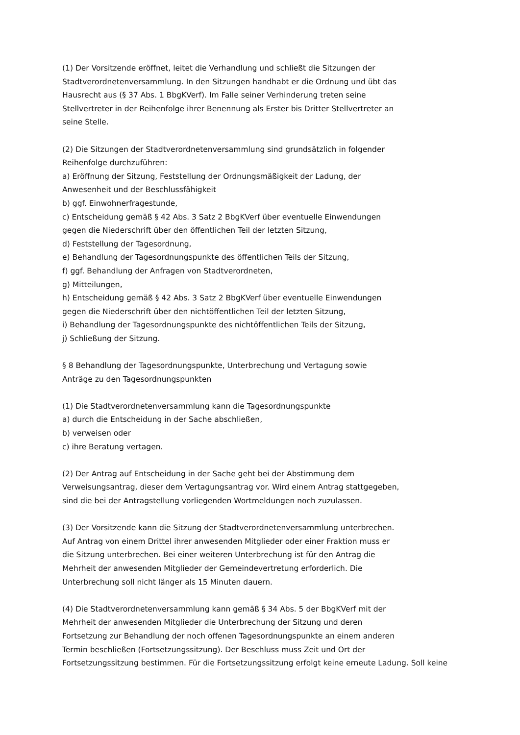(1) Der Vorsitzende eröffnet, leitet die Verhandlung und schließt die Sitzungen der
Stadtverordnetenversammlung. In den Sitzungen handhabt er die Ordnung und übt das
Hausrecht aus (§ 37 Abs. 1 BbgKVerf). Im Falle seiner Verhinderung treten seine
Stellvertreter in der Reihenfolge ihrer Benennung als Erster bis Dritter Stellvertreter an
seine Stelle.
(2) Die Sitzungen der Stadtverordnetenversammlung sind grundsätzlich in folgender
Reihenfolge durchzuführen:
a) Eröffnung der Sitzung, Feststellung der Ordnungsmäßigkeit der Ladung, der
Anwesenheit und der Beschlussfähigkeit
b) ggf. Einwohnerfragestunde,
c) Entscheidung gemäß § 42 Abs. 3 Satz 2 BbgKVerf über eventuelle Einwendungen
gegen die Niederschrift über den öffentlichen Teil der letzten Sitzung,
d) Feststellung der Tagesordnung,
e) Behandlung der Tagesordnungspunkte des öffentlichen Teils der Sitzung,
f) ggf. Behandlung der Anfragen von Stadtverordneten,
g) Mitteilungen,
h) Entscheidung gemäß § 42 Abs. 3 Satz 2 BbgKVerf über eventuelle Einwendungen
gegen die Niederschrift über den nichtöffentlichen Teil der letzten Sitzung,
i) Behandlung der Tagesordnungspunkte des nichtöffentlichen Teils der Sitzung,
j) Schließung der Sitzung.
§ 8 Behandlung der Tagesordnungspunkte, Unterbrechung und Vertagung sowie
Anträge zu den Tagesordnungspunkten
(1) Die Stadtverordnetenversammlung kann die Tagesordnungspunkte
a) durch die Entscheidung in der Sache abschließen,
b) verweisen oder
c) ihre Beratung vertagen.
(2) Der Antrag auf Entscheidung in der Sache geht bei der Abstimmung dem
Verweisungsantrag, dieser dem Vertagungsantrag vor. Wird einem Antrag stattgegeben,
sind die bei der Antragstellung vorliegenden Wortmeldungen noch zuzulassen.
(3) Der Vorsitzende kann die Sitzung der Stadtverordnetenversammlung unterbrechen.
Auf Antrag von einem Drittel ihrer anwesenden Mitglieder oder einer Fraktion muss er
die Sitzung unterbrechen. Bei einer weiteren Unterbrechung ist für den Antrag die
Mehrheit der anwesenden Mitglieder der Gemeindevertretung erforderlich. Die
Unterbrechung soll nicht länger als 15 Minuten dauern.
(4) Die Stadtverordnetenversammlung kann gemäß § 34 Abs. 5 der BbgKVerf mit der
Mehrheit der anwesenden Mitglieder die Unterbrechung der Sitzung und deren
Fortsetzung zur Behandlung der noch offenen Tagesordnungspunkte an einem anderen
Termin beschließen (Fortsetzungssitzung). Der Beschluss muss Zeit und Ort der
Fortsetzungssitzung bestimmen. Für die Fortsetzungssitzung erfolgt keine erneute Ladung. Soll keine